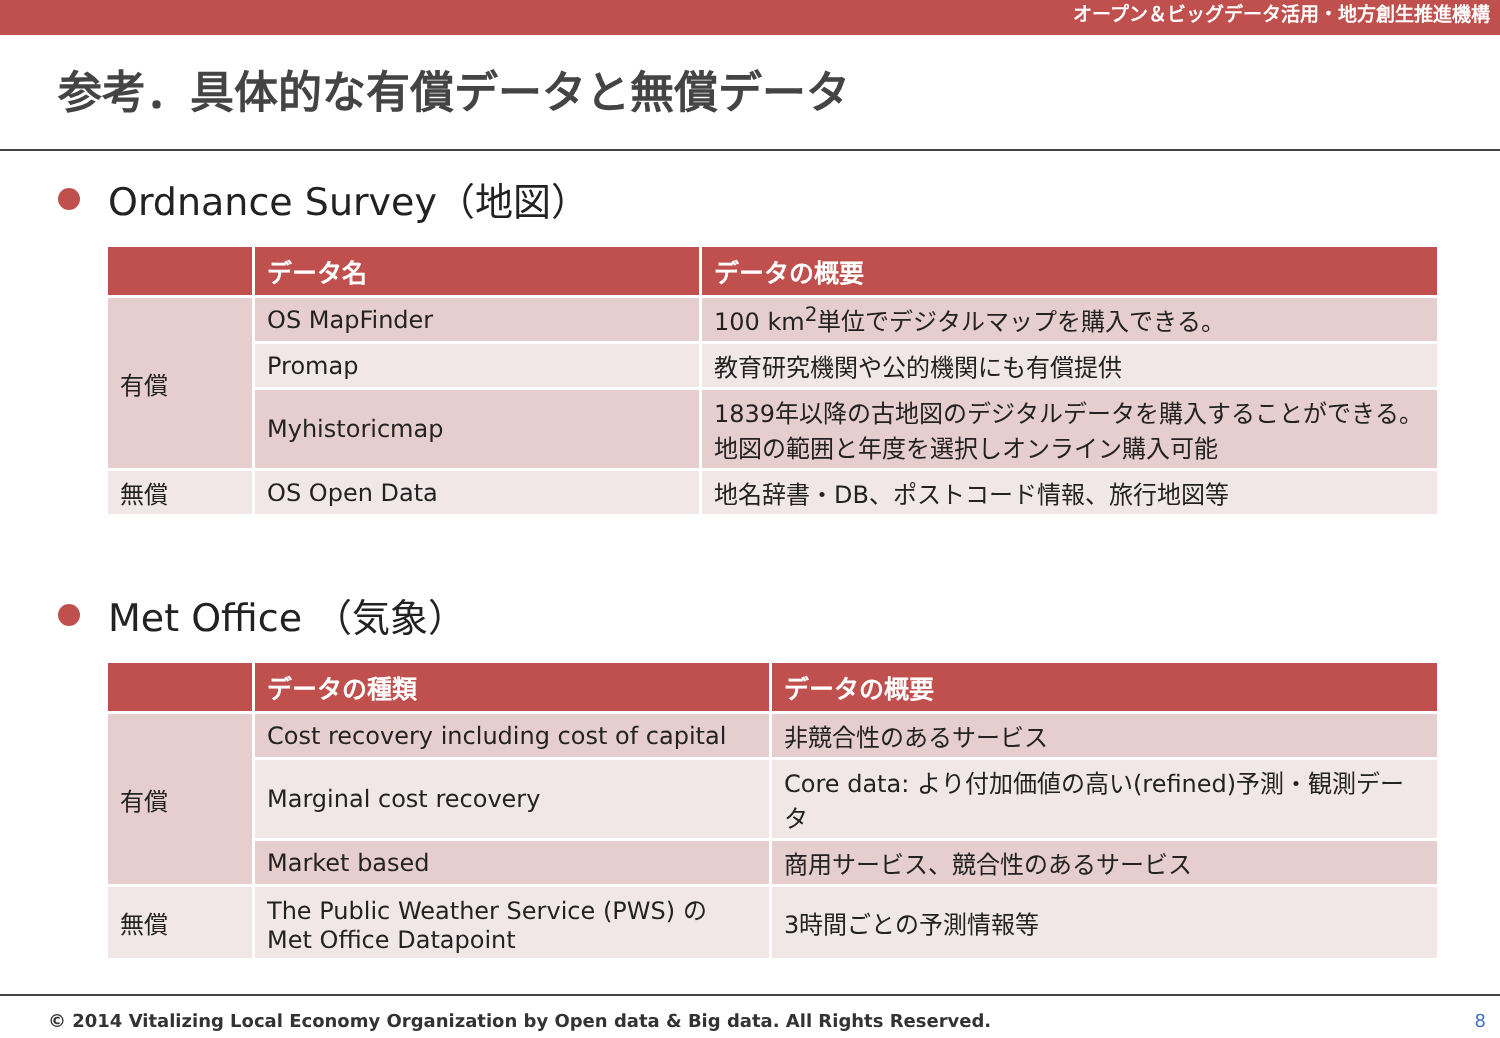オープン＆ビッグデータ活用・地方創生推進機構
参考．具体的な有償データと無償データ
Ordnance Survey（地図）
| | データ名 | データの概要 |
| --- | --- | --- |
| 有償 | OS MapFinder | 100 km<sup>2</sup>単位でデジタルマップを購入できる。 |
| | Promap | 教育研究機関や公的機関にも有償提供 |
| | Myhistoricmap | 1839年以降の古地図のデジタルデータを購入することができる。地図の範囲と年度を選択しオンライン購入可能 |
| 無償 | OS Open Data | 地名辞書・DB、ポストコード情報、旅行地図等 |
Met Office （気象）
| | データの種類 | データの概要 |
| --- | --- | --- |
| 有償 | Cost recovery including cost of capital | 非競合性のあるサービス |
| | Marginal cost recovery | Core data: より付加価値の高い(refined)予測・観測データ |
| | Market based | 商用サービス、競合性のあるサービス |
| 無償 | The Public Weather Service (PWS) の Met Office Datapoint | 3時間ごとの予測情報等 |
© 2014 Vitalizing Local Economy Organization by Open data & Big data. All Rights Reserved. 8